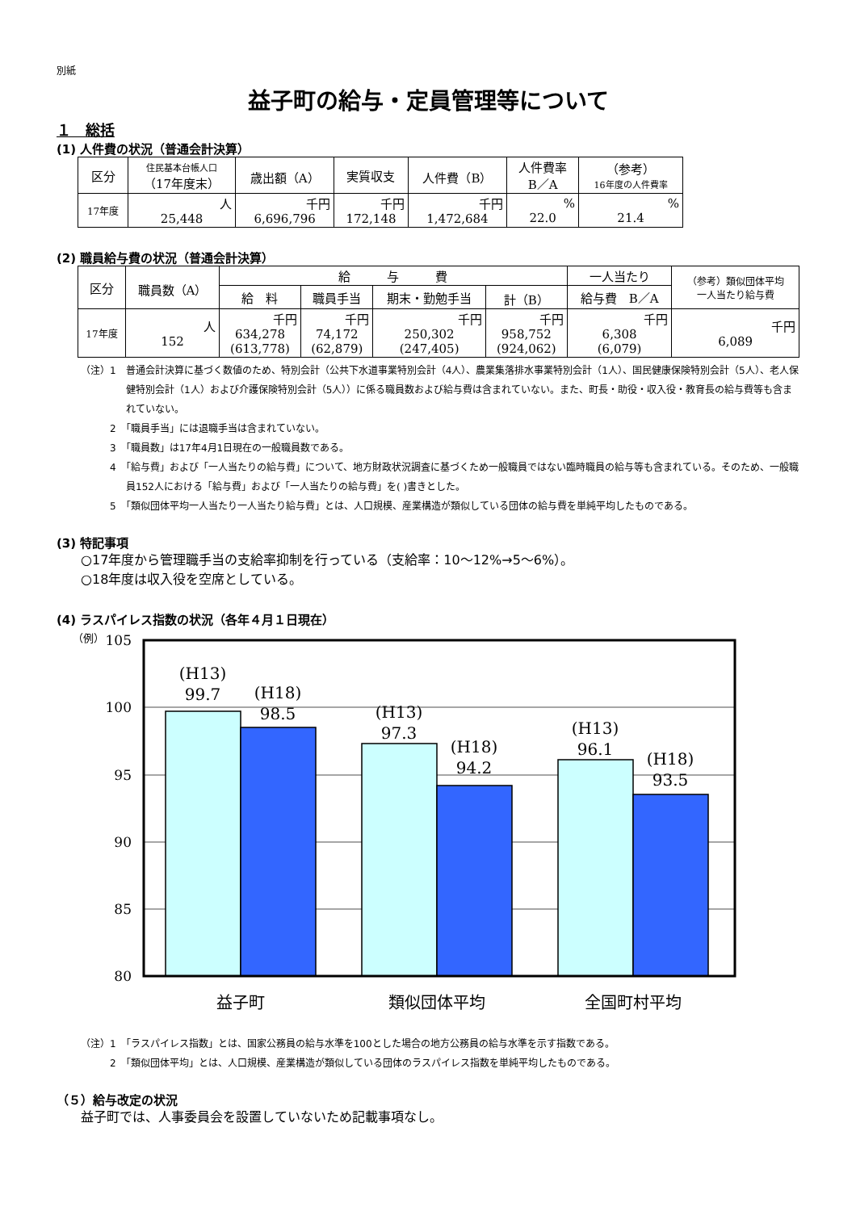別紙
益子町の給与・定員管理等について
１　総括
(1) 人件費の状況（普通会計決算）
| 区分 | 住民基本台帳人口 （17年度末） | 歳出額（A） | 実質収支 | 人件費（B） | 人件費率 B／A | （参考） 16年度の人件費率 |
| --- | --- | --- | --- | --- | --- | --- |
| 17年度 | 人 25,448 | 千円 6,696,796 | 千円 172,148 | 千円 1,472,684 | % 22.0 | % 21.4 |
(2) 職員給与費の状況（普通会計決算）
| 区分 | 職員数（A） | 給 与 費 | | | | 一人当たり | （参考）類似団体平均 一人当たり給与費 |
| --- | --- | --- | --- | --- | --- | --- | --- |
| | | 給 料 | 職員手当 | 期末・勤勉手当 | 計（B） | 給与費 B／A | |
| 17年度 | 人 152 | 千円 634,278 (613,778) | 千円 74,172 (62,879) | 千円 250,302 (247,405) | 千円 958,752 (924,062) | 千円 6,308 (6,079) | 千円 6,089 |
（注）1　普通会計決算に基づく数値のため、特別会計（公共下水道事業特別会計（4人）、農業集落排水事業特別会計（1人）、国民健康保険特別会計（5人）、老人保健特別会計（1人）および介護保険特別会計（5人））に係る職員数および給与費は含まれていない。また、町長・助役・収入役・教育長の給与費等も含まれていない。
　　　2　「職員手当」には退職手当は含まれていない。
　　　3　「職員数」は17年4月1日現在の一般職員数である。
　　　4　「給与費」および「一人当たりの給与費」について、地方財政状況調査に基づくため一般職員ではない臨時職員の給与等も含まれている。そのため、一般職員152人における「給与費」および「一人当たりの給与費」を( )書きとした。
　　　5　「類似団体平均一人当たり一人当たり給与費」とは、人口規模、産業構造が類似している団体の給与費を単純平均したものである。
(3) 特記事項
○17年度から管理職手当の支給率抑制を行っている（支給率：10～12%→5～6%）。
○18年度は収入役を空席としている。
(4) ラスパイレス指数の状況（各年４月１日現在）
（例）
105
100
95
90
85
80
(H13)
99.7
(H18)
98.5
(H13)
97.3
(H18)
94.2
(H13)
96.1
(H18)
93.5
益子町
類似団体平均
全国町村平均
（注）1　「ラスパイレス指数」とは、国家公務員の給与水準を100とした場合の地方公務員の給与水準を示す指数である。
　　　2　「類似団体平均」とは、人口規模、産業構造が類似している団体のラスパイレス指数を単純平均したものである。
（５）給与改定の状況
益子町では、人事委員会を設置していないため記載事項なし。